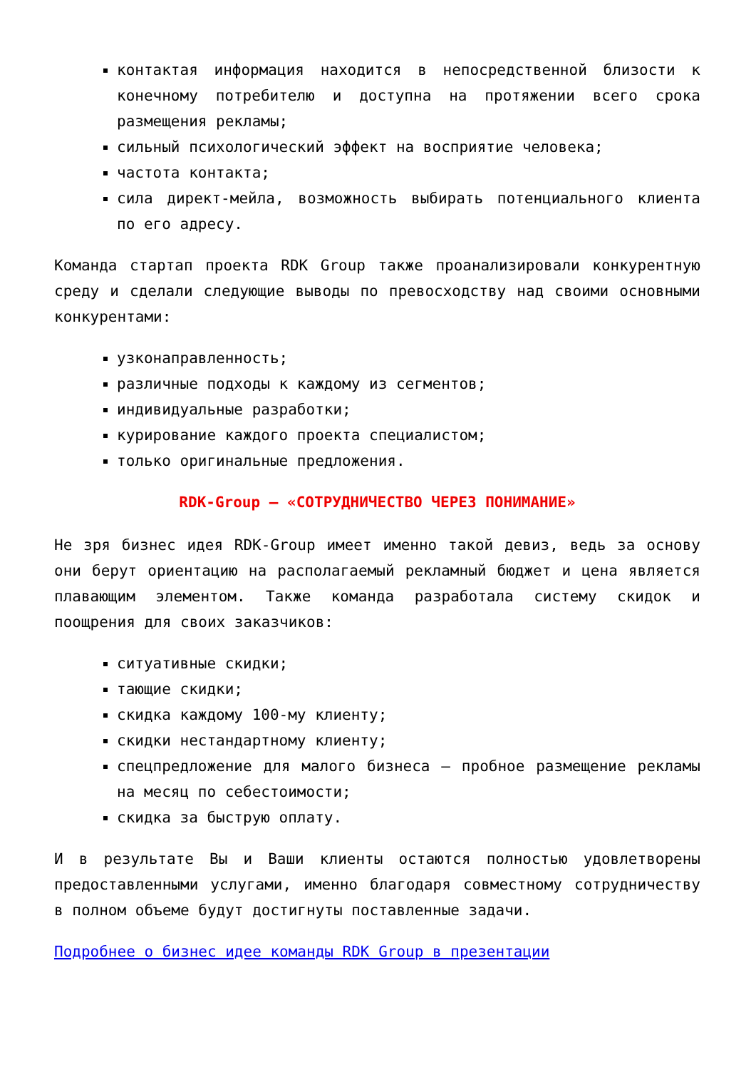контактая информация находится в непосредственной близости к конечному потребителю и доступна на протяжении всего срока размещения рекламы;
сильный психологический эффект на восприятие человека;
частота контакта;
сила директ-мейла, возможность выбирать потенциального клиента по его адресу.
Команда стартап проекта RDK Group также проанализировали конкурентную среду и сделали следующие выводы по превосходству над своими основными конкурентами:
узконаправленность;
различные подходы к каждому из сегментов;
индивидуальные разработки;
курирование каждого проекта специалистом;
только оригинальные предложения.
RDK-Group – «СОТРУДНИЧЕСТВО ЧЕРЕЗ ПОНИМАНИЕ»
Не зря бизнес идея RDK-Group имеет именно такой девиз, ведь за основу они берут ориентацию на располагаемый рекламный бюджет и цена является плавающим элементом. Также команда разработала систему скидок и поощрения для своих заказчиков:
ситуативные скидки;
тающие скидки;
скидка каждому 100-му клиенту;
скидки нестандартному клиенту;
спецпредложение для малого бизнеса – пробное размещение рекламы на месяц по себестоимости;
скидка за быструю оплату.
И в результате Вы и Ваши клиенты остаются полностью удовлетворены предоставленными услугами, именно благодаря совместному сотрудничеству в полном объеме будут достигнуты поставленные задачи.
Подробнее о бизнес идее команды RDK Group в презентации